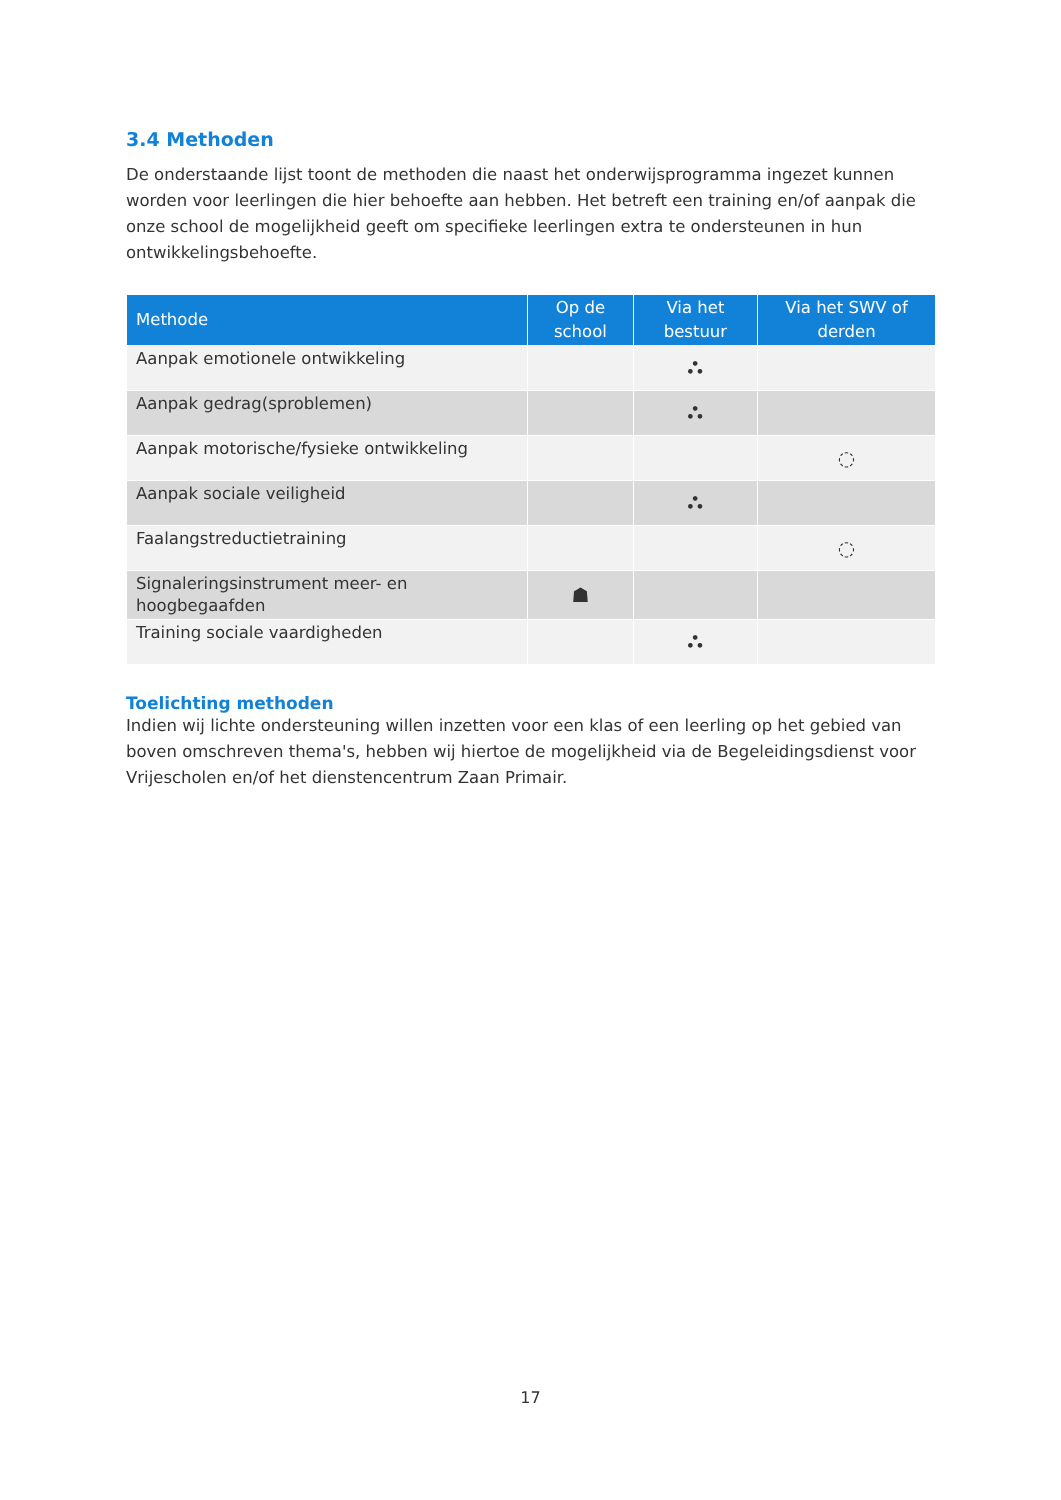3.4 Methoden
De onderstaande lijst toont de methoden die naast het onderwijsprogramma ingezet kunnen worden voor leerlingen die hier behoefte aan hebben. Het betreft een training en/of aanpak die onze school de mogelijkheid geeft om specifieke leerlingen extra te ondersteunen in hun ontwikkelingsbehoefte.
| Methode | Op de school | Via het bestuur | Via het SWV of derden |
| --- | --- | --- | --- |
| Aanpak emotionele ontwikkeling | | ⛬ | |
| Aanpak gedrag(sproblemen) | | ⛬ | |
| Aanpak motorische/fysieke ontwikkeling | | | ◌ |
| Aanpak sociale veiligheid | | ⛬ | |
| Faalangstreductietraining | | | ◌ |
| Signaleringsinstrument meer- en hoogbegaafden | ☗ | | |
| Training sociale vaardigheden | | ⛬ | |
Toelichting methoden
Indien wij lichte ondersteuning willen inzetten voor een klas of een leerling op het gebied van boven omschreven thema's, hebben wij hiertoe de mogelijkheid via de Begeleidingsdienst voor Vrijescholen en/of het dienstencentrum Zaan Primair.
17